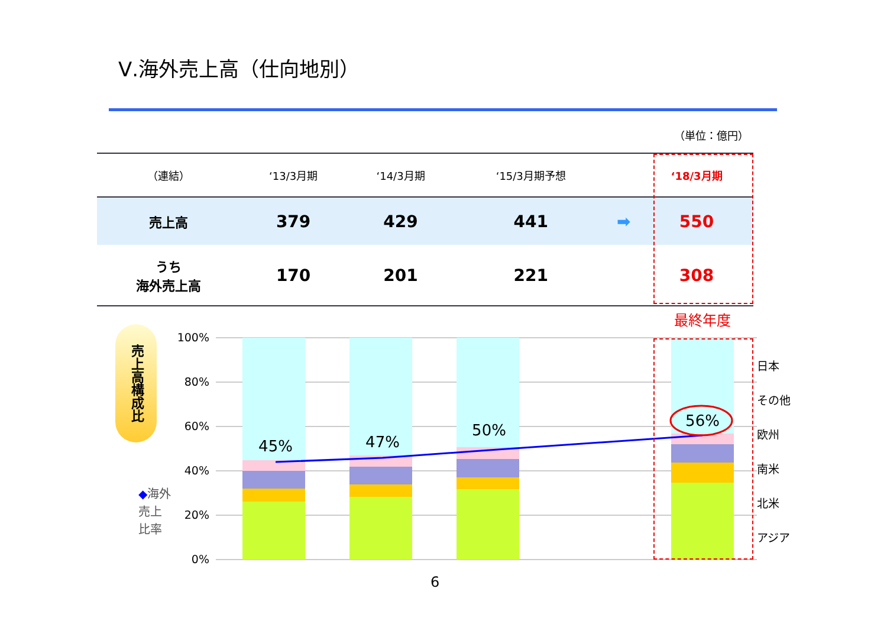Ⅴ.海外売上高（仕向地別）
（単位：億円）
| （連結） | ‘13/3月期 | ‘14/3月期 | ‘15/3月期予想 | | ‘18/3月期 |
| --- | --- | --- | --- | --- | --- |
| 売上高 | 379 | 429 | 441 | ➡ | 550 |
| うち 海外売上高 | 170 | 201 | 221 | | 308 |
最終年度
売上高構成比
100%
80%
60%
40%
20%
0%
45%
47%
50%
56%
日本
その他
欧州
南米
北米
アジア
◆海外
売上
比率
6